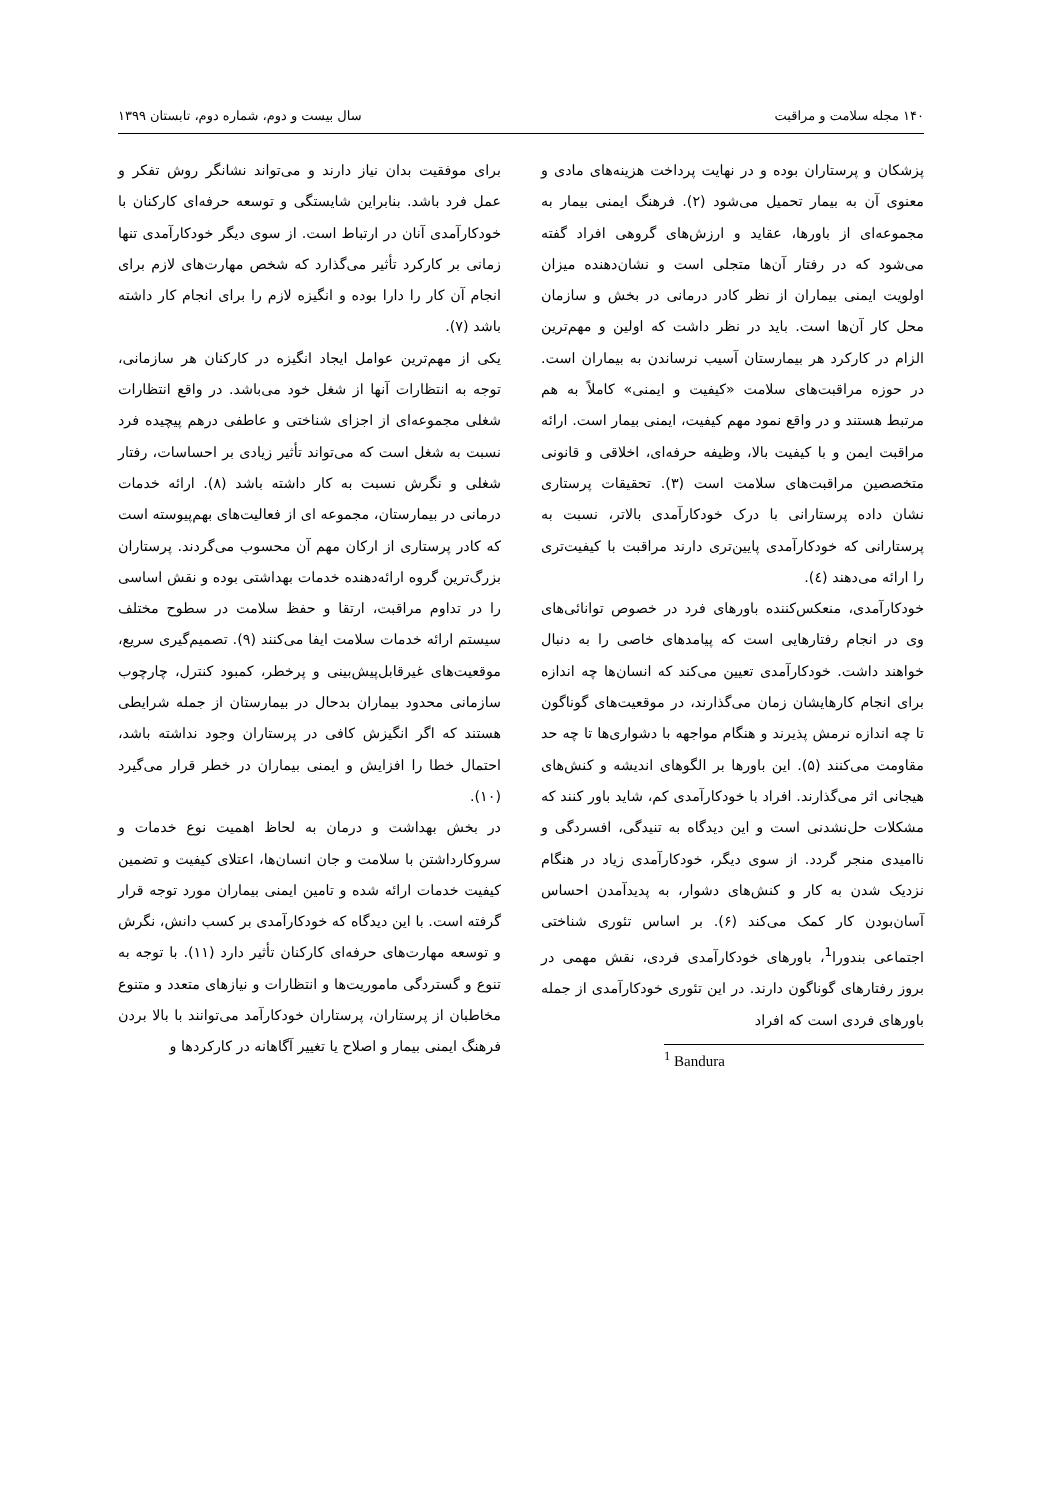۱۴۰ مجله سلامت و مراقبت سال بیست و دوم، شماره دوم، تابستان ۱۳۹۹
پزشکان و پرستاران بوده و در نهایت پرداخت هزینه‌های مادی و معنوی آن به بیمار تحمیل می‌شود (۲). فرهنگ ایمنی بیمار به مجموعه‌ای از باورها، عقاید و ارزش‌های گروهی افراد گفته می‌شود که در رفتار آن‌ها متجلی است و نشان‌دهنده میزان اولویت ایمنی بیماران از نظر کادر درمانی در بخش و سازمان محل کار آن‌ها است. باید در نظر داشت که اولین و مهم‌ترین الزام در کارکرد هر بیمارستان آسیب نرساندن به بیماران است. در حوزه مراقبت‌های سلامت «کیفیت و ایمنی» کاملاً به هم مرتبط هستند و در واقع نمود مهم کیفیت، ایمنی بیمار است. ارائه مراقبت ایمن و با کیفیت بالا، وظیفه حرفه‌ای، اخلاقی و قانونی متخصصین مراقبت‌های سلامت است (۳). تحقیقات پرستاری نشان داده پرستارانی با درک خودکارآمدی بالاتر، نسبت به پرستارانی که خودکارآمدی پایین‌تری دارند مراقبت با کیفیت‌تری را ارائه می‌دهند (٤).
خودکارآمدی، منعکس‌کننده باورهای فرد در خصوص توانائی‌های وی در انجام رفتارهایی است که پیامدهای خاصی را به دنبال خواهند داشت. خودکارآمدی تعیین می‌کند که انسان‌ها چه اندازه برای انجام کارهایشان زمان می‌گذارند، در موقعیت‌های گوناگون تا چه اندازه نرمش پذیرند و هنگام مواجهه با دشواری‌ها تا چه حد مقاومت می‌کنند (۵). این باورها بر الگوهای اندیشه و کنش‌های هیجانی اثر می‌گذارند. افراد با خودکارآمدی کم، شاید باور کنند که مشکلات حل‌نشدنی است و این دیدگاه به تنیدگی، افسردگی و ناامیدی منجر گردد. از سوی دیگر، خودکارآمدی زیاد در هنگام نزدیک شدن به کار و کنش‌های دشوار، به پدیدآمدن احساس آسان‌بودن کار کمک می‌کند (۶). بر اساس تئوری شناختی اجتماعی بندورا<sup>1</sup>، باورهای خودکارآمدی فردی، نقش مهمی در بروز رفتارهای گوناگون دارند. در این تئوری خودکارآمدی از جمله باورهای فردی است که افراد
<sup>1</sup> Bandura
برای موفقیت بدان نیاز دارند و می‌تواند نشانگر روش تفکر و عمل فرد باشد. بنابراین شایستگی و توسعه حرفه‌ای کارکنان با خودکارآمدی آنان در ارتباط است. از سوی دیگر خودکارآمدی تنها زمانی بر کارکرد تأثیر می‌گذارد که شخص مهارت‌های لازم برای انجام آن کار را دارا بوده و انگیزه لازم را برای انجام کار داشته باشد (۷).
یکی از مهم‌ترین عوامل ایجاد انگیزه در کارکنان هر سازمانی، توجه به انتظارات آنها از شغل خود می‌باشد. در واقع انتظارات شغلی مجموعه‌ای از اجزای شناختی و عاطفی درهم پیچیده فرد نسبت به شغل است که می‌تواند تأثیر زیادی بر احساسات، رفتار شغلی و نگرش نسبت به کار داشته باشد (۸). ارائه خدمات درمانی در بیمارستان، مجموعه ای از فعالیت‌های بهم‌پیوسته است که کادر پرستاری از ارکان مهم آن محسوب می‌گردند. پرستاران بزرگ‌ترین گروه ارائه‌دهنده خدمات بهداشتی بوده و نقش اساسی را در تداوم مراقبت، ارتقا و حفظ سلامت در سطوح مختلف سیستم ارائه خدمات سلامت ایفا می‌کنند (۹). تصمیم‌گیری سریع، موقعیت‌های غیرقابل‌پیش‌بینی و پرخطر، کمبود کنترل، چارچوب سازمانی محدود بیماران بدحال در بیمارستان از جمله شرایطی هستند که اگر انگیزش کافی در پرستاران وجود نداشته باشد، احتمال خطا را افزایش و ایمنی بیماران در خطر قرار می‌گیرد (۱۰).
در بخش بهداشت و درمان به لحاظ اهمیت نوع خدمات و سروکارداشتن با سلامت و جان انسان‌ها، اعتلای کیفیت و تضمین کیفیت خدمات ارائه شده و تامین ایمنی بیماران مورد توجه قرار گرفته است. با این دیدگاه که خودکارآمدی بر کسب دانش، نگرش و توسعه مهارت‌های حرفه‌ای کارکنان تأثیر دارد (۱۱). با توجه به تنوع و گستردگی ماموریت‌ها و انتظارات و نیازهای متعدد و متنوع مخاطبان از پرستاران، پرستاران خودکارآمد می‌توانند با بالا بردن فرهنگ ایمنی بیمار و اصلاح یا تغییر آگاهانه در کارکردها و